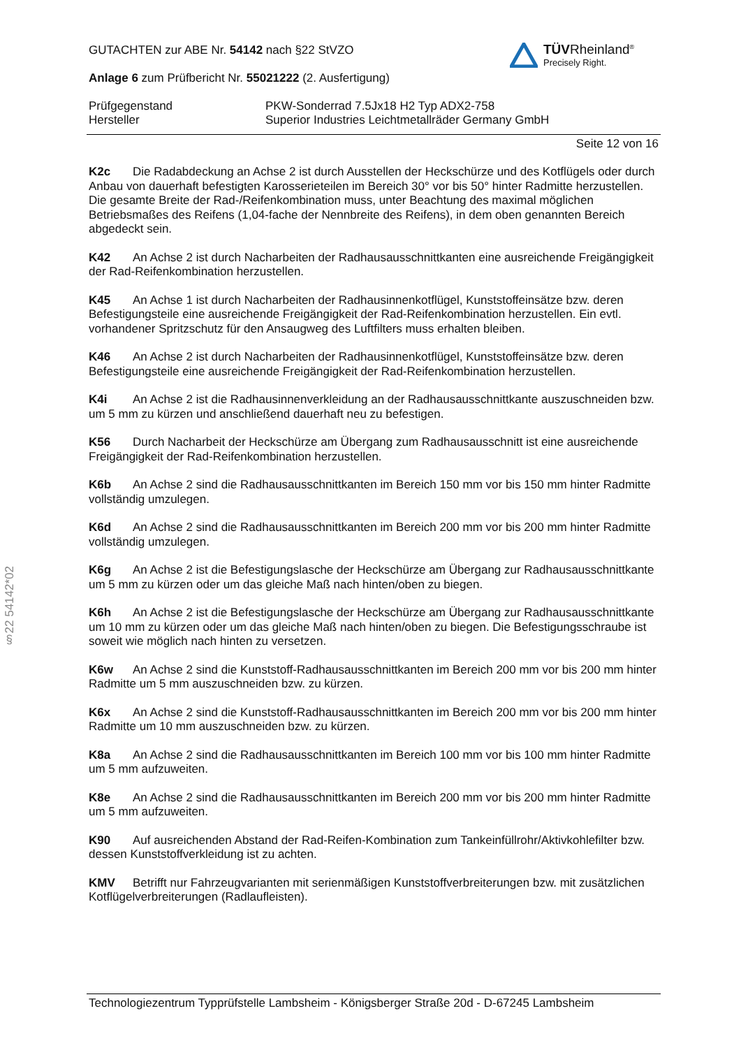TÜVRheinland<sup>®</sup>
Precisely Right.
GUTACHTEN zur ABE Nr. 54142 nach §22 StVZO
Anlage 6 zum Prüfbericht Nr. 55021222 (2. Ausfertigung)
Prüfgegenstand PKW-Sonderrad 7.5Jx18 H2 Typ ADX2-758
Hersteller Superior Industries Leichtmetallräder Germany GmbH
Seite 12 von 16
K2c Die Radabdeckung an Achse 2 ist durch Ausstellen der Heckschürze und des Kotflügels oder durch Anbau von dauerhaft befestigten Karosserieteilen im Bereich 30° vor bis 50° hinter Radmitte herzustellen. Die gesamte Breite der Rad-/Reifenkombination muss, unter Beachtung des maximal möglichen Betriebsmaßes des Reifens (1,04-fache der Nennbreite des Reifens), in dem oben genannten Bereich abgedeckt sein.
K42 An Achse 2 ist durch Nacharbeiten der Radhausausschnittkanten eine ausreichende Freigängigkeit der Rad-Reifenkombination herzustellen.
K45 An Achse 1 ist durch Nacharbeiten der Radhausinnenkotflügel, Kunststoffeinsätze bzw. deren Befestigungsteile eine ausreichende Freigängigkeit der Rad-Reifenkombination herzustellen. Ein evtl. vorhandener Spritzschutz für den Ansaugweg des Luftfilters muss erhalten bleiben.
K46 An Achse 2 ist durch Nacharbeiten der Radhausinnenkotflügel, Kunststoffeinsätze bzw. deren Befestigungsteile eine ausreichende Freigängigkeit der Rad-Reifenkombination herzustellen.
K4i An Achse 2 ist die Radhausinnenverkleidung an der Radhausausschnittkante auszuschneiden bzw. um 5 mm zu kürzen und anschließend dauerhaft neu zu befestigen.
K56 Durch Nacharbeit der Heckschürze am Übergang zum Radhausausschnitt ist eine ausreichende Freigängigkeit der Rad-Reifenkombination herzustellen.
K6b An Achse 2 sind die Radhausausschnittkanten im Bereich 150 mm vor bis 150 mm hinter Radmitte vollständig umzulegen.
K6d An Achse 2 sind die Radhausausschnittkanten im Bereich 200 mm vor bis 200 mm hinter Radmitte vollständig umzulegen.
K6g An Achse 2 ist die Befestigungslasche der Heckschürze am Übergang zur Radhausausschnittkante um 5 mm zu kürzen oder um das gleiche Maß nach hinten/oben zu biegen.
K6h An Achse 2 ist die Befestigungslasche der Heckschürze am Übergang zur Radhausausschnittkante um 10 mm zu kürzen oder um das gleiche Maß nach hinten/oben zu biegen. Die Befestigungsschraube ist soweit wie möglich nach hinten zu versetzen.
K6w An Achse 2 sind die Kunststoff-Radhausausschnittkanten im Bereich 200 mm vor bis 200 mm hinter Radmitte um 5 mm auszuschneiden bzw. zu kürzen.
K6x An Achse 2 sind die Kunststoff-Radhausausschnittkanten im Bereich 200 mm vor bis 200 mm hinter Radmitte um 10 mm auszuschneiden bzw. zu kürzen.
K8a An Achse 2 sind die Radhausausschnittkanten im Bereich 100 mm vor bis 100 mm hinter Radmitte um 5 mm aufzuweiten.
K8e An Achse 2 sind die Radhausausschnittkanten im Bereich 200 mm vor bis 200 mm hinter Radmitte um 5 mm aufzuweiten.
K90 Auf ausreichenden Abstand der Rad-Reifen-Kombination zum Tankeinfüllrohr/Aktivkohlefilter bzw. dessen Kunststoffverkleidung ist zu achten.
KMV Betrifft nur Fahrzeugvarianten mit serienmäßigen Kunststoffverbreiterungen bzw. mit zusätzlichen Kotflügelverbreiterungen (Radlaufleisten).
§22 54142*02
Technologiezentrum Typprüfstelle Lambsheim - Königsberger Straße 20d - D-67245 Lambsheim